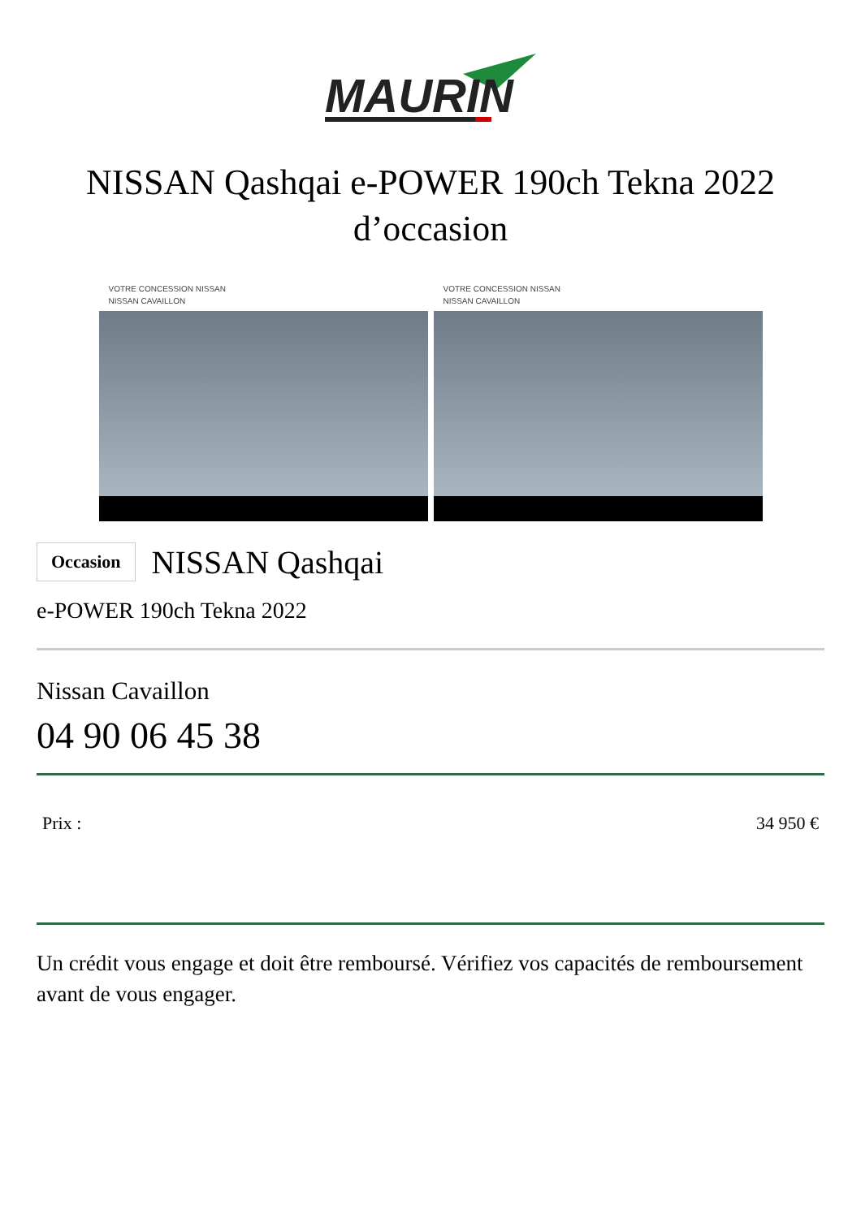MAURIN
NISSAN Qashqai e-POWER 190ch Tekna 2022
d’occasion
VOTRE CONCESSION NISSAN
NISSAN CAVAILLON
VOTRE CONCESSION NISSAN
NISSAN CAVAILLON
Occasion NISSAN Qashqai
e-POWER 190ch Tekna 2022
Nissan Cavaillon
04 90 06 45 38
Prix : 34 950 €
Un crédit vous engage et doit être remboursé. Vérifiez vos capacités de remboursement avant de vous engager.